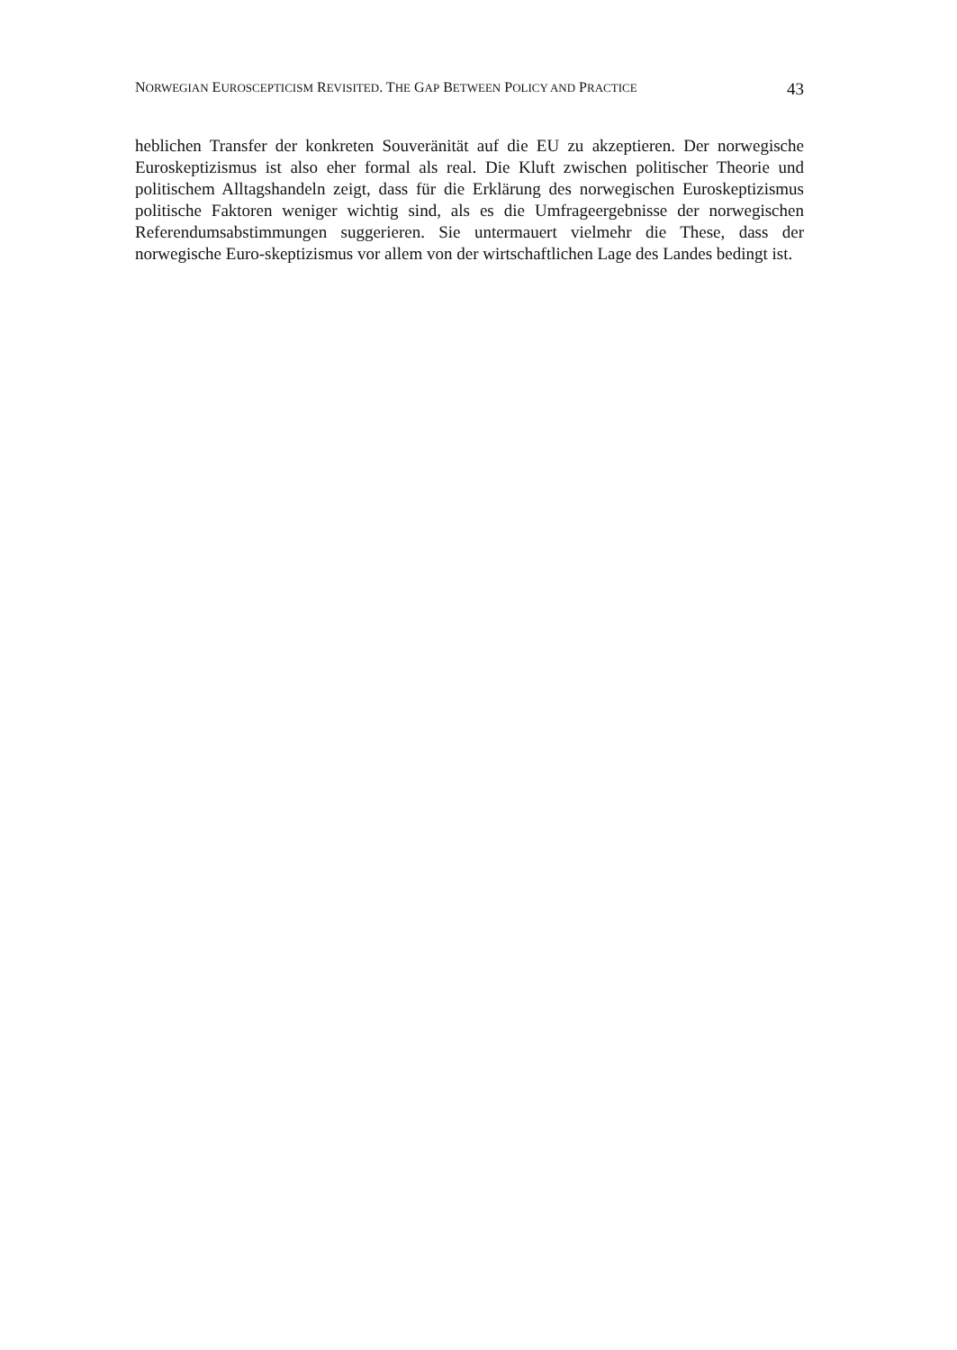NORWEGIAN EUROSCEPTICISM REVISITED. THE GAP BETWEEN POLICY AND PRACTICE 43
heblichen Transfer der konkreten Souveränität auf die EU zu akzeptieren. Der norwegische Euroskeptizismus ist also eher formal als real. Die Kluft zwischen politischer Theorie und politischem Alltagshandeln zeigt, dass für die Erklärung des norwegischen Euroskeptizismus politische Faktoren weniger wichtig sind, als es die Umfrageergebnisse der norwegischen Referendumsabstimmungen suggerieren. Sie untermauert vielmehr die These, dass der norwegische Euro-skeptizismus vor allem von der wirtschaftlichen Lage des Landes bedingt ist.